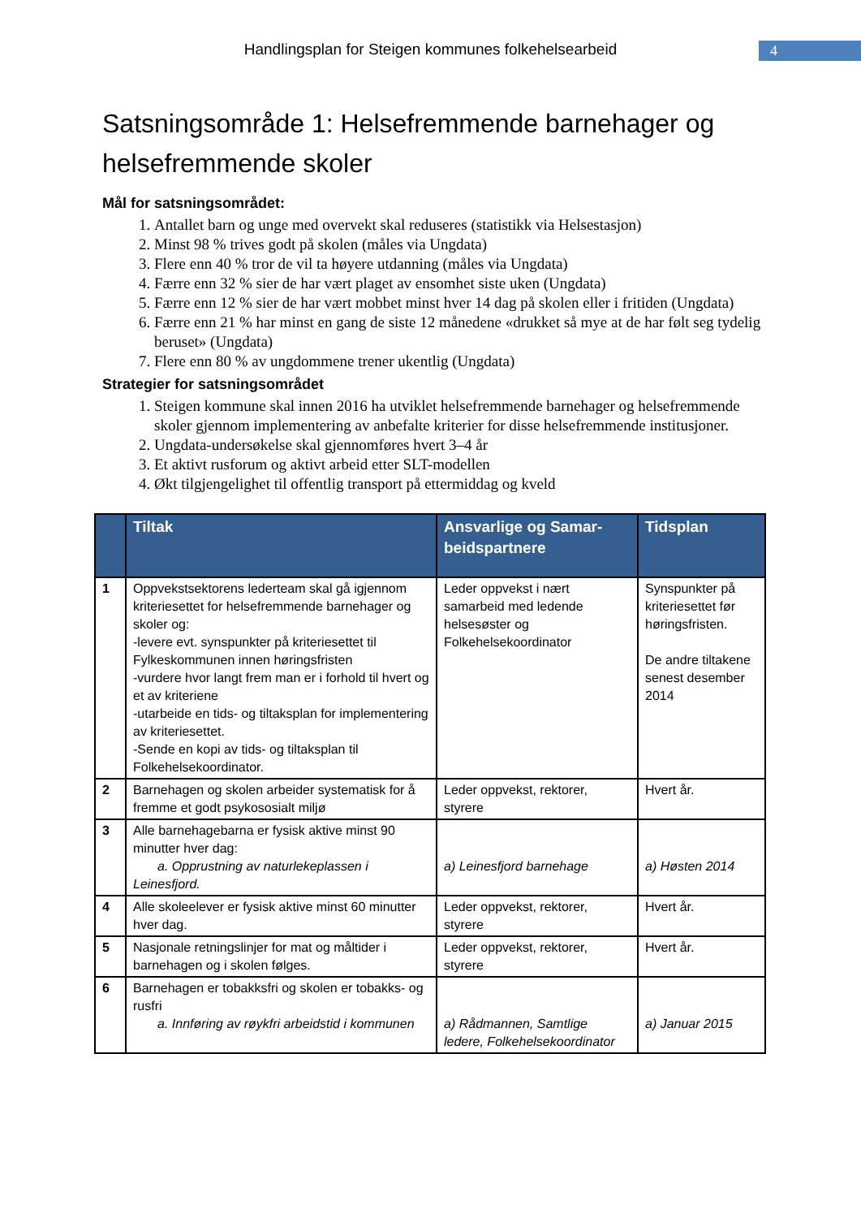Handlingsplan for Steigen kommunes folkehelsearbeid 4
Satsningsområde 1: Helsefremmende barnehager og helsefremmende skoler
Mål for satsningsområdet:
1. Antallet barn og unge med overvekt skal reduseres (statistikk via Helsestasjon)
2. Minst 98 % trives godt på skolen (måles via Ungdata)
3. Flere enn 40 % tror de vil ta høyere utdanning (måles via Ungdata)
4. Færre enn 32 % sier de har vært plaget av ensomhet siste uken (Ungdata)
5. Færre enn 12 % sier de har vært mobbet minst hver 14 dag på skolen eller i fritiden (Ungdata)
6. Færre enn 21 % har minst en gang de siste 12 månedene «drukket så mye at de har følt seg tydelig beruset» (Ungdata)
7. Flere enn 80 % av ungdommene trener ukentlig (Ungdata)
Strategier for satsningsområdet
1. Steigen kommune skal innen 2016 ha utviklet helsefremmende barnehager og helsefremmende skoler gjennom implementering av anbefalte kriterier for disse helsefremmende institusjoner.
2. Ungdata-undersøkelse skal gjennomføres hvert 3–4 år
3. Et aktivt rusforum og aktivt arbeid etter SLT-modellen
4. Økt tilgjengelighet til offentlig transport på ettermiddag og kveld
| | Tiltak | Ansvarlige og Samar­beidspartnere | Tidsplan |
| --- | --- | --- | --- |
| 1 | Oppvekstsektorens lederteam skal gå igjennom kriteriesettet for helsefremmende barnehager og skoler og: -levere evt. synspunkter på kriteriesettet til Fylkeskommunen innen høringsfristen -vurdere hvor langt frem man er i forhold til hvert og et av kriteriene -utarbeide en tids- og tiltaksplan for implementering av kriteriesettet. -Sende en kopi av tids- og tiltaksplan til Folkehelsekoordinator. | Leder oppvekst i nært samarbeid med ledende helsesøster og Folkehelsekoordinator | Synspunkter på kriteriesettet før høringsfristen. De andre tiltakene senest desember 2014 |
| 2 | Barnehagen og skolen arbeider systematisk for å fremme et godt psykososialt miljø | Leder oppvekst, rektorer, styrere | Hvert år. |
| 3 | Alle barnehagebarna er fysisk aktive minst 90 minutter hver dag: a. Opprustning av naturlekeplassen i Leinesfjord. | a) Leinesfjord barnehage | a) Høsten 2014 |
| 4 | Alle skoleelever er fysisk aktive minst 60 minutter hver dag. | Leder oppvekst, rektorer, styrere | Hvert år. |
| 5 | Nasjonale retningslinjer for mat og måltider i barnehagen og i skolen følges. | Leder oppvekst, rektorer, styrere | Hvert år. |
| 6 | Barnehagen er tobakksfri og skolen er tobakks- og rusfri a. Innføring av røykfri arbeidstid i kommunen | a) Rådmannen, Samtlige ledere, Folkehelsekoordinator | a) Januar 2015 |